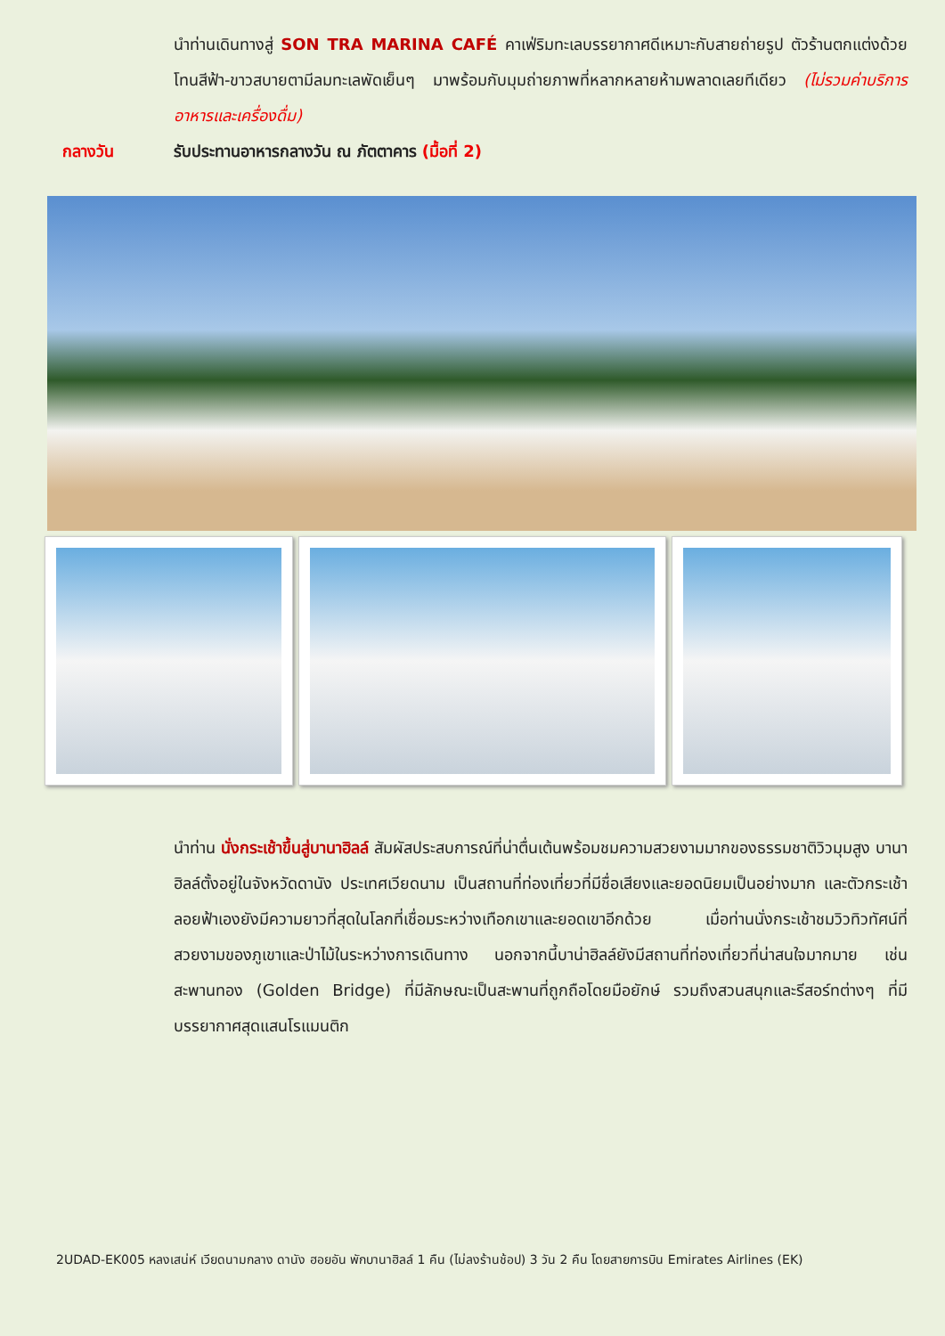นำท่านเดินทางสู่ SON TRA MARINA CAFÉ คาเฟ่ริมทะเลบรรยากาศดีเหมาะกับสายถ่ายรูป ตัวร้านตกแต่งด้วยโทนสีฟ้า-ขาวสบายตามีลมทะเลพัดเย็นๆ มาพร้อมกับมุมถ่ายภาพที่หลากหลายห้ามพลาดเลยทีเดียว (ไม่รวมค่าบริการอาหารและเครื่องดื่ม)
กลางวัน รับประทานอาหารกลางวัน ณ ภัตตาคาร (มื้อที่ 2)
นำท่าน นั่งกระเช้าขึ้นสู่บานาฮิลล์ สัมผัสประสบการณ์ที่น่าตื่นเต้นพร้อมชมความสวยงามมากของธรรมชาติวิวมุมสูง บานาฮิลล์ตั้งอยู่ในจังหวัดดานัง ประเทศเวียดนาม เป็นสถานที่ท่องเที่ยวที่มีชื่อเสียงและยอดนิยมเป็นอย่างมาก และตัวกระเช้าลอยฟ้าเองยังมีความยาวที่สุดในโลกที่เชื่อมระหว่างเทือกเขาและยอดเขาอีกด้วย เมื่อท่านนั่งกระเช้าชมวิวทิวทัศน์ที่สวยงามของภูเขาและป่าไม้ในระหว่างการเดินทาง นอกจากนี้บาน่าฮิลล์ยังมีสถานที่ท่องเที่ยวที่น่าสนใจมากมาย เช่น สะพานทอง (Golden Bridge) ที่มีลักษณะเป็นสะพานที่ถูกถือโดยมือยักษ์ รวมถึงสวนสนุกและรีสอร์ทต่างๆ ที่มีบรรยากาศสุดแสนโรแมนติก
2UDAD-EK005 หลงเสน่ห์ เวียดนามกลาง ดานัง ฮอยอัน พักบานาฮิลล์ 1 คืน (ไม่ลงร้านช้อป) 3 วัน 2 คืน โดยสายการบิน Emirates Airlines (EK)